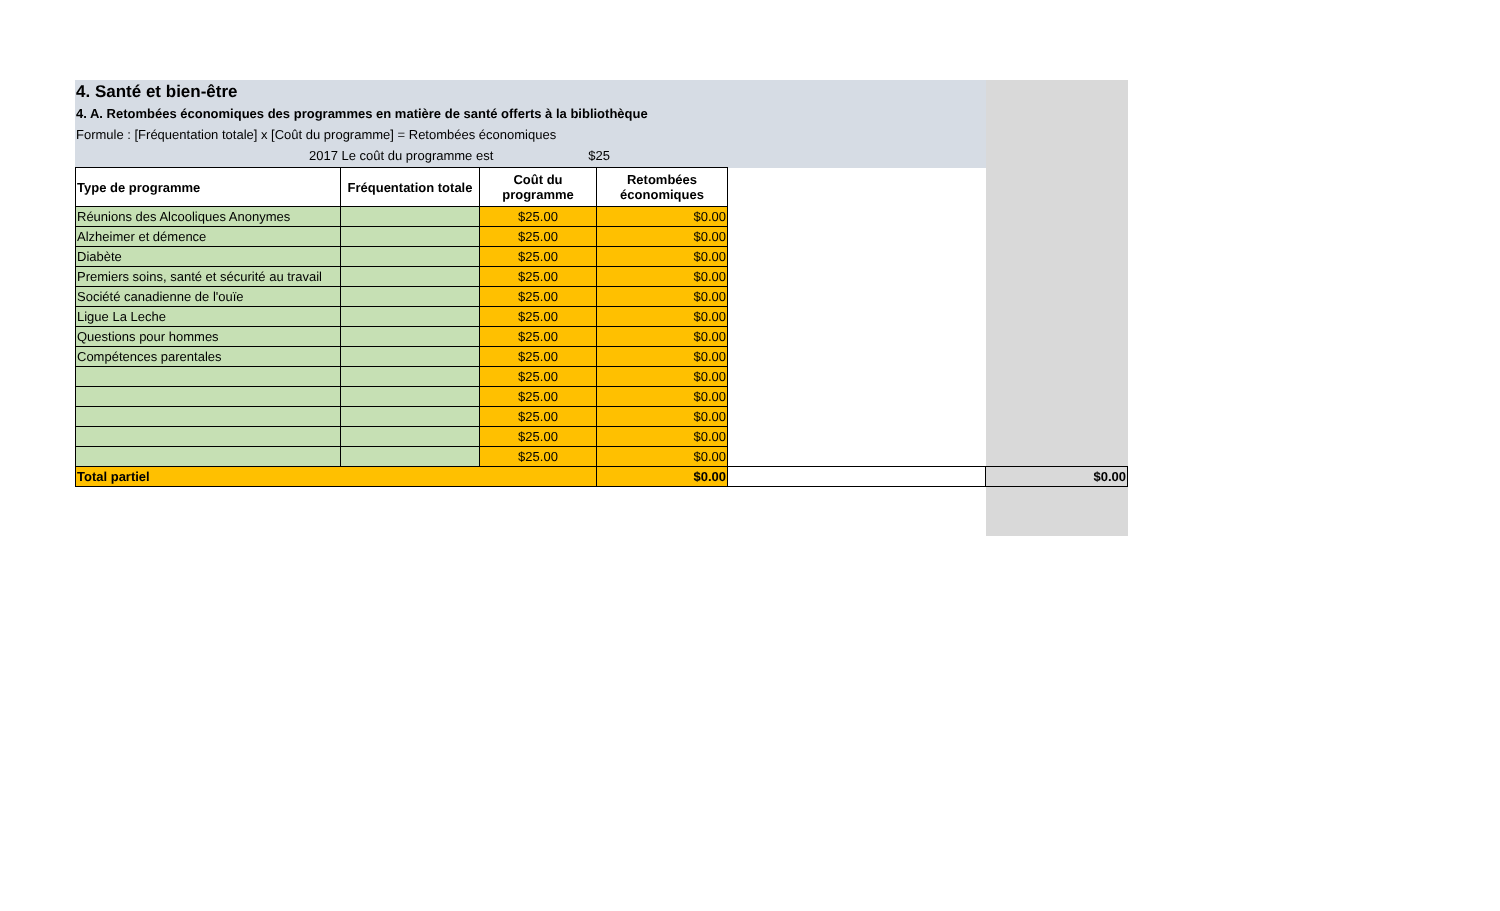4. Santé et bien-être
4. A. Retombées économiques des programmes en matière de santé offerts à la bibliothèque
Formule : [Fréquentation totale] x [Coût du programme] = Retombées économiques
2017 Le coût du programme est $25
| Type de programme | Fréquentation totale | Coût du programme | Retombées économiques | | |
| Réunions des Alcooliques Anonymes | | $25.00 | $0.00 | | |
| Alzheimer et démence | | $25.00 | $0.00 | | |
| Diabète | | $25.00 | $0.00 | | |
| Premiers soins, santé et sécurité au travail | | $25.00 | $0.00 | | |
| Société canadienne de l'ouïe | | $25.00 | $0.00 | | |
| Ligue La Leche | | $25.00 | $0.00 | | |
| Questions pour hommes | | $25.00 | $0.00 | | |
| Compétences parentales | | $25.00 | $0.00 | | |
| | | $25.00 | $0.00 | | |
| | | $25.00 | $0.00 | | |
| | | $25.00 | $0.00 | | |
| | | $25.00 | $0.00 | | |
| | | $25.00 | $0.00 | | |
| Total partiel | | | $0.00 | | $0.00 |